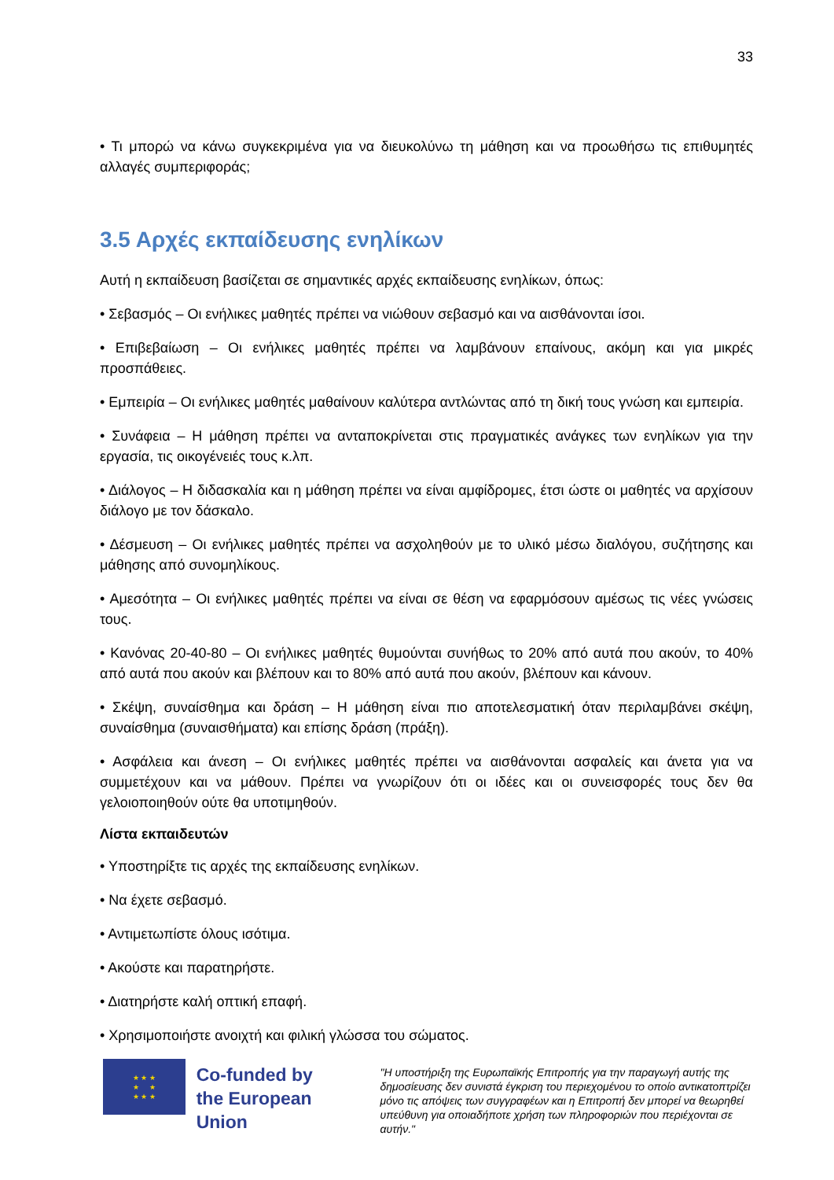33
• Τι μπορώ να κάνω συγκεκριμένα για να διευκολύνω τη μάθηση και να προωθήσω τις επιθυμητές αλλαγές συμπεριφοράς;
3.5 Αρχές εκπαίδευσης ενηλίκων
Αυτή η εκπαίδευση βασίζεται σε σημαντικές αρχές εκπαίδευσης ενηλίκων, όπως:
• Σεβασμός – Οι ενήλικες μαθητές πρέπει να νιώθουν σεβασμό και να αισθάνονται ίσοι.
• Επιβεβαίωση – Οι ενήλικες μαθητές πρέπει να λαμβάνουν επαίνους, ακόμη και για μικρές προσπάθειες.
• Εμπειρία – Οι ενήλικες μαθητές μαθαίνουν καλύτερα αντλώντας από τη δική τους γνώση και εμπειρία.
• Συνάφεια – Η μάθηση πρέπει να ανταποκρίνεται στις πραγματικές ανάγκες των ενηλίκων για την εργασία, τις οικογένειές τους κ.λπ.
• Διάλογος – Η διδασκαλία και η μάθηση πρέπει να είναι αμφίδρομες, έτσι ώστε οι μαθητές να αρχίσουν διάλογο με τον δάσκαλο.
• Δέσμευση – Οι ενήλικες μαθητές πρέπει να ασχοληθούν με το υλικό μέσω διαλόγου, συζήτησης και μάθησης από συνομηλίκους.
• Αμεσότητα – Οι ενήλικες μαθητές πρέπει να είναι σε θέση να εφαρμόσουν αμέσως τις νέες γνώσεις τους.
• Κανόνας 20-40-80 – Οι ενήλικες μαθητές θυμούνται συνήθως το 20% από αυτά που ακούν, το 40% από αυτά που ακούν και βλέπουν και το 80% από αυτά που ακούν, βλέπουν και κάνουν.
• Σκέψη, συναίσθημα και δράση – Η μάθηση είναι πιο αποτελεσματική όταν περιλαμβάνει σκέψη, συναίσθημα (συναισθήματα) και επίσης δράση (πράξη).
• Ασφάλεια και άνεση – Οι ενήλικες μαθητές πρέπει να αισθάνονται ασφαλείς και άνετα για να συμμετέχουν και να μάθουν. Πρέπει να γνωρίζουν ότι οι ιδέες και οι συνεισφορές τους δεν θα γελοιοποιηθούν ούτε θα υποτιμηθούν.
Λίστα εκπαιδευτών
• Υποστηρίξτε τις αρχές της εκπαίδευσης ενηλίκων.
• Να έχετε σεβασμό.
• Αντιμετωπίστε όλους ισότιμα.
• Ακούστε και παρατηρήστε.
• Διατηρήστε καλή οπτική επαφή.
• Χρησιμοποιήστε ανοιχτή και φιλική γλώσσα του σώματος.
★ ★ ★
★ ★
★ ★ ★
Co-funded by
the European Union
"Η υποστήριξη της Ευρωπαϊκής Επιτροπής για την παραγωγή αυτής της δημοσίευσης δεν συνιστά έγκριση του περιεχομένου το οποίο αντικατοπτρίζει μόνο τις απόψεις των συγγραφέων και η Επιτροπή δεν μπορεί να θεωρηθεί υπεύθυνη για οποιαδήποτε χρήση των πληροφοριών που περιέχονται σε αυτήν."